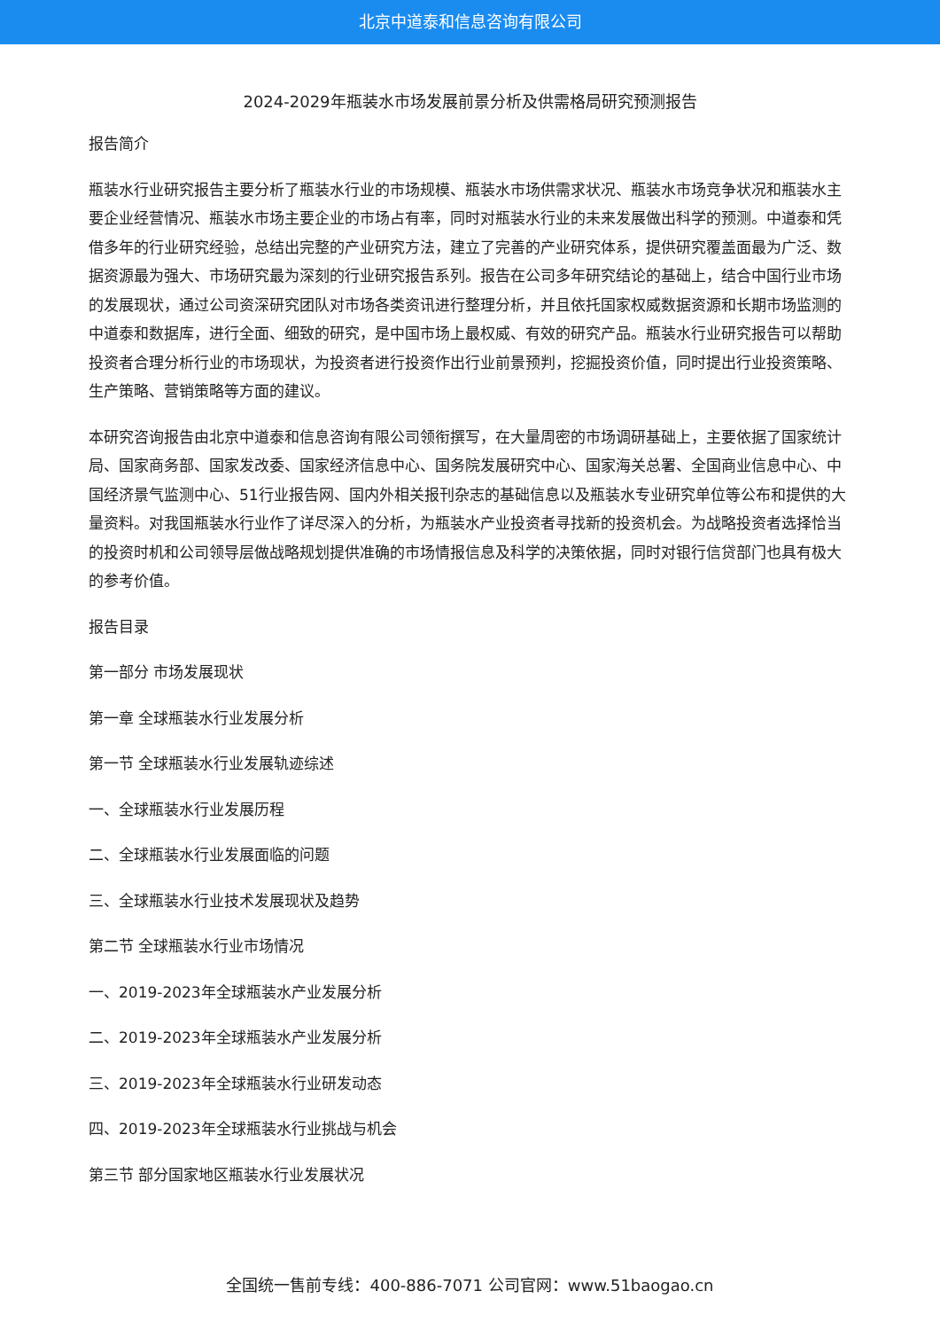北京中道泰和信息咨询有限公司
2024-2029年瓶装水市场发展前景分析及供需格局研究预测报告
报告简介
瓶装水行业研究报告主要分析了瓶装水行业的市场规模、瓶装水市场供需求状况、瓶装水市场竞争状况和瓶装水主要企业经营情况、瓶装水市场主要企业的市场占有率，同时对瓶装水行业的未来发展做出科学的预测。中道泰和凭借多年的行业研究经验，总结出完整的产业研究方法，建立了完善的产业研究体系，提供研究覆盖面最为广泛、数据资源最为强大、市场研究最为深刻的行业研究报告系列。报告在公司多年研究结论的基础上，结合中国行业市场的发展现状，通过公司资深研究团队对市场各类资讯进行整理分析，并且依托国家权威数据资源和长期市场监测的中道泰和数据库，进行全面、细致的研究，是中国市场上最权威、有效的研究产品。瓶装水行业研究报告可以帮助投资者合理分析行业的市场现状，为投资者进行投资作出行业前景预判，挖掘投资价值，同时提出行业投资策略、生产策略、营销策略等方面的建议。
本研究咨询报告由北京中道泰和信息咨询有限公司领衔撰写，在大量周密的市场调研基础上，主要依据了国家统计局、国家商务部、国家发改委、国家经济信息中心、国务院发展研究中心、国家海关总署、全国商业信息中心、中国经济景气监测中心、51行业报告网、国内外相关报刊杂志的基础信息以及瓶装水专业研究单位等公布和提供的大量资料。对我国瓶装水行业作了详尽深入的分析，为瓶装水产业投资者寻找新的投资机会。为战略投资者选择恰当的投资时机和公司领导层做战略规划提供准确的市场情报信息及科学的决策依据，同时对银行信贷部门也具有极大的参考价值。
报告目录
第一部分 市场发展现状
第一章 全球瓶装水行业发展分析
第一节 全球瓶装水行业发展轨迹综述
一、全球瓶装水行业发展历程
二、全球瓶装水行业发展面临的问题
三、全球瓶装水行业技术发展现状及趋势
第二节 全球瓶装水行业市场情况
一、2019-2023年全球瓶装水产业发展分析
二、2019-2023年全球瓶装水产业发展分析
三、2019-2023年全球瓶装水行业研发动态
四、2019-2023年全球瓶装水行业挑战与机会
第三节 部分国家地区瓶装水行业发展状况
全国统一售前专线：400-886-7071 公司官网：www.51baogao.cn